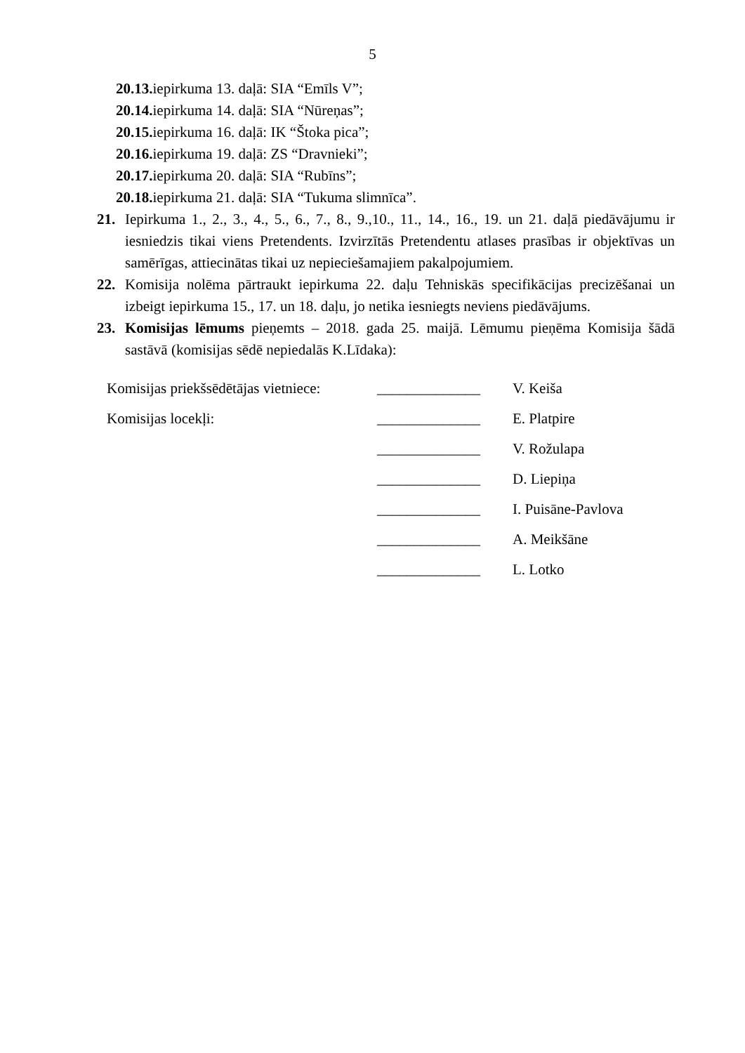5
20.13. iepirkuma 13. daļā: SIA “Emīls V”;
20.14. iepirkuma 14. daļā: SIA “Nūreņas”;
20.15. iepirkuma 16. daļā: IK “Štoka pica”;
20.16. iepirkuma 19. daļā: ZS “Dravnieki”;
20.17. iepirkuma 20. daļā: SIA “Rubīns”;
20.18. iepirkuma 21. daļā: SIA “Tukuma slimnīca”.
21. Iepirkuma 1., 2., 3., 4., 5., 6., 7., 8., 9.,10., 11., 14., 16., 19. un 21. daļā piedāvājumu ir iesniedzis tikai viens Pretendents. Izvirzītās Pretendentu atlases prasības ir objektīvas un samērīgas, attiecinātas tikai uz nepieciešamajiem pakalpojumiem.
22. Komisija nolēma pārtraukt iepirkuma 22. daļu Tehniskās specifikācijas precizēšanai un izbeigt iepirkuma 15., 17. un 18. daļu, jo netika iesniegts neviens piedāvājums.
23. Komisijas lēmums pieņemts – 2018. gada 25. maijā. Lēmumu pieņēma Komisija šādā sastāvā (komisijas sēdē nepiedalās K.Līdaka):
| Komisijas priekšsēdētājas vietniece: | ______________ | V. Keiša |
| Komisijas locekļi: | ______________ | E. Platpire |
| | ______________ | V. Rožulapa |
| | ______________ | D. Liepiņa |
| | ______________ | I. Puisāne-Pavlova |
| | ______________ | A. Meikšāne |
| | ______________ | L. Lotko |